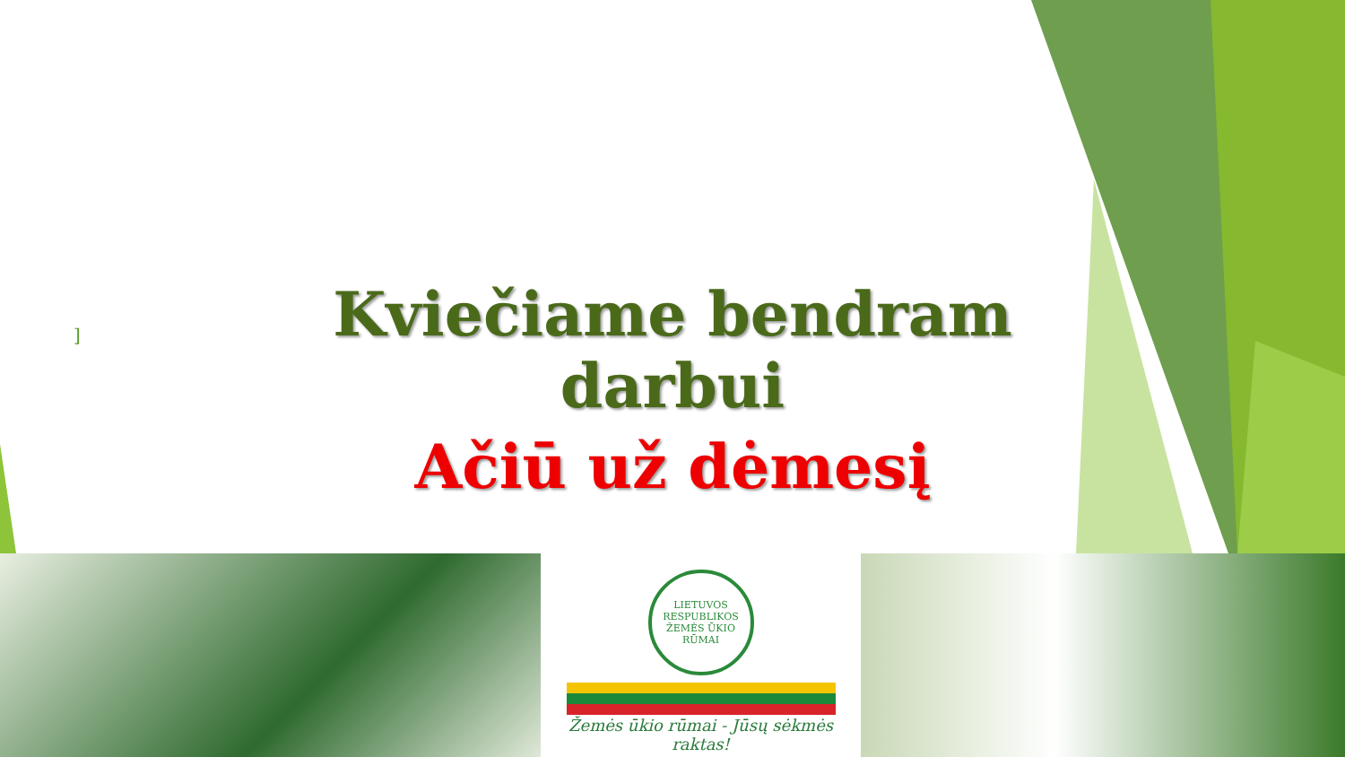]
Kviečiame bendram darbui
Ačiū už dėmesį
LIETUVOS RESPUBLIKOS ŽEMĖS ŪKIO RŪMAI
Žemės ūkio rūmai - Jūsų sėkmės raktas!